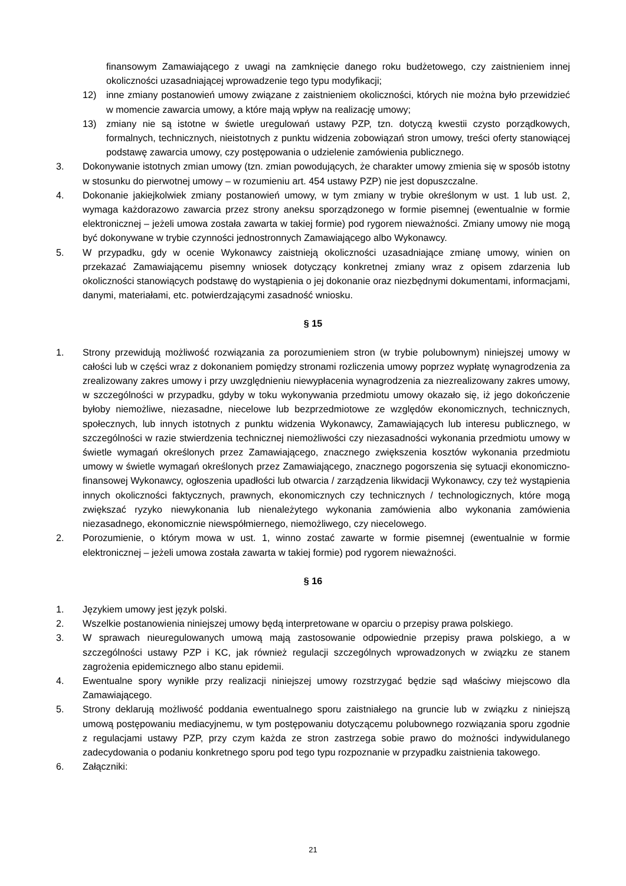finansowym Zamawiającego z uwagi na zamknięcie danego roku budżetowego, czy zaistnieniem innej okoliczności uzasadniającej wprowadzenie tego typu modyfikacji;
12) inne zmiany postanowień umowy związane z zaistnieniem okoliczności, których nie można było przewidzieć w momencie zawarcia umowy, a które mają wpływ na realizację umowy;
13) zmiany nie są istotne w świetle uregulowań ustawy PZP, tzn. dotyczą kwestii czysto porządkowych, formalnych, technicznych, nieistotnych z punktu widzenia zobowiązań stron umowy, treści oferty stanowiącej podstawę zawarcia umowy, czy postępowania o udzielenie zamówienia publicznego.
3. Dokonywanie istotnych zmian umowy (tzn. zmian powodujących, że charakter umowy zmienia się w sposób istotny w stosunku do pierwotnej umowy – w rozumieniu art. 454 ustawy PZP) nie jest dopuszczalne.
4. Dokonanie jakiejkolwiek zmiany postanowień umowy, w tym zmiany w trybie określonym w ust. 1 lub ust. 2, wymaga każdorazowo zawarcia przez strony aneksu sporządzonego w formie pisemnej (ewentualnie w formie elektronicznej – jeżeli umowa została zawarta w takiej formie) pod rygorem nieważności. Zmiany umowy nie mogą być dokonywane w trybie czynności jednostronnych Zamawiającego albo Wykonawcy.
5. W przypadku, gdy w ocenie Wykonawcy zaistnieją okoliczności uzasadniające zmianę umowy, winien on przekazać Zamawiającemu pisemny wniosek dotyczący konkretnej zmiany wraz z opisem zdarzenia lub okoliczności stanowiących podstawę do wystąpienia o jej dokonanie oraz niezbędnymi dokumentami, informacjami, danymi, materiałami, etc. potwierdzającymi zasadność wniosku.
§ 15
1. Strony przewidują możliwość rozwiązania za porozumieniem stron (w trybie polubownym) niniejszej umowy w całości lub w części wraz z dokonaniem pomiędzy stronami rozliczenia umowy poprzez wypłatę wynagrodzenia za zrealizowany zakres umowy i przy uwzględnieniu niewypłacenia wynagrodzenia za niezrealizowany zakres umowy, w szczególności w przypadku, gdyby w toku wykonywania przedmiotu umowy okazało się, iż jego dokończenie byłoby niemożliwe, niezasadne, niecelowe lub bezprzedmiotowe ze względów ekonomicznych, technicznych, społecznych, lub innych istotnych z punktu widzenia Wykonawcy, Zamawiających lub interesu publicznego, w szczególności w razie stwierdzenia technicznej niemożliwości czy niezasadności wykonania przedmiotu umowy w świetle wymagań określonych przez Zamawiającego, znacznego zwiększenia kosztów wykonania przedmiotu umowy w świetle wymagań określonych przez Zamawiającego, znacznego pogorszenia się sytuacji ekonomiczno-finansowej Wykonawcy, ogłoszenia upadłości lub otwarcia / zarządzenia likwidacji Wykonawcy, czy też wystąpienia innych okoliczności faktycznych, prawnych, ekonomicznych czy technicznych / technologicznych, które mogą zwiększać ryzyko niewykonania lub nienależytego wykonania zamówienia albo wykonania zamówienia niezasadnego, ekonomicznie niewspółmiernego, niemożliwego, czy niecelowego.
2. Porozumienie, o którym mowa w ust. 1, winno zostać zawarte w formie pisemnej (ewentualnie w formie elektronicznej – jeżeli umowa została zawarta w takiej formie) pod rygorem nieważności.
§ 16
1. Językiem umowy jest język polski.
2. Wszelkie postanowienia niniejszej umowy będą interpretowane w oparciu o przepisy prawa polskiego.
3. W sprawach nieuregulowanych umową mają zastosowanie odpowiednie przepisy prawa polskiego, a w szczególności ustawy PZP i KC, jak również regulacji szczególnych wprowadzonych w związku ze stanem zagrożenia epidemicznego albo stanu epidemii.
4. Ewentualne spory wynikłe przy realizacji niniejszej umowy rozstrzygać będzie sąd właściwy miejscowo dla Zamawiającego.
5. Strony deklarują możliwość poddania ewentualnego sporu zaistniałego na gruncie lub w związku z niniejszą umową postępowaniu mediacyjnemu, w tym postępowaniu dotyczącemu polubownego rozwiązania sporu zgodnie z regulacjami ustawy PZP, przy czym każda ze stron zastrzega sobie prawo do możności indywidulanego zadecydowania o podaniu konkretnego sporu pod tego typu rozpoznanie w przypadku zaistnienia takowego.
6. Załączniki:
21